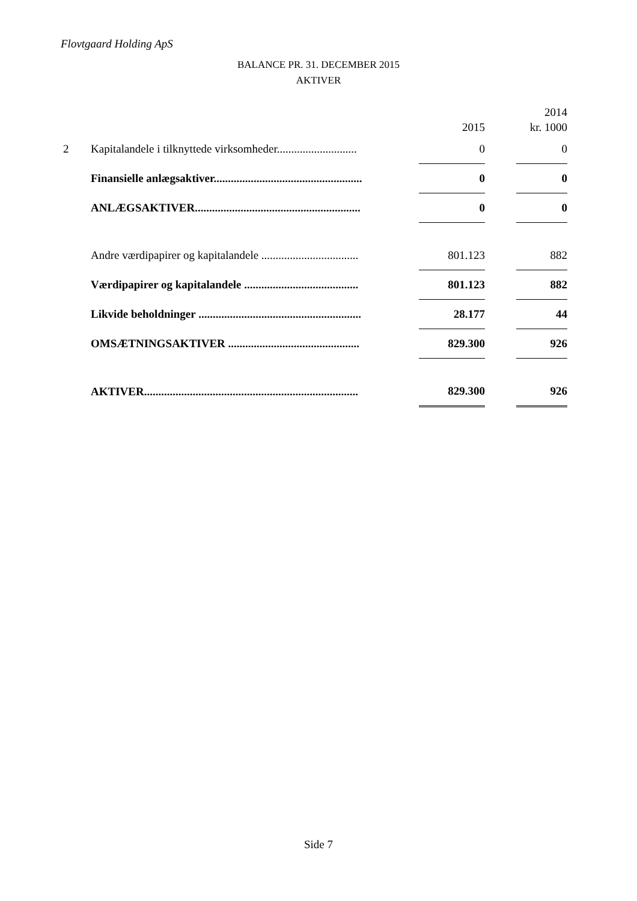Flovtgaard Holding ApS
BALANCE PR. 31. DECEMBER 2015
AKTIVER
| | | 2015 | | 2014 kr. 1000 |
| --- | --- | --- | --- | --- |
| 2 | Kapitalandele i tilknyttede virksomheder............................ | 0 | | 0 |
| | Finansielle anlægsaktiver.................................................... | 0 | | 0 |
| | ANLÆGSAKTIVER.......................................................... | 0 | | 0 |
| | Andre værdipapirer og kapitalandele .................................. | 801.123 | | 882 |
| | Værdipapirer og kapitalandele ........................................ | 801.123 | | 882 |
| | Likvide beholdninger ......................................................... | 28.177 | | 44 |
| | OMSÆTNINGSAKTIVER .............................................. | 829.300 | | 926 |
| | AKTIVER........................................................................... | 829.300 | | 926 |
Side 7